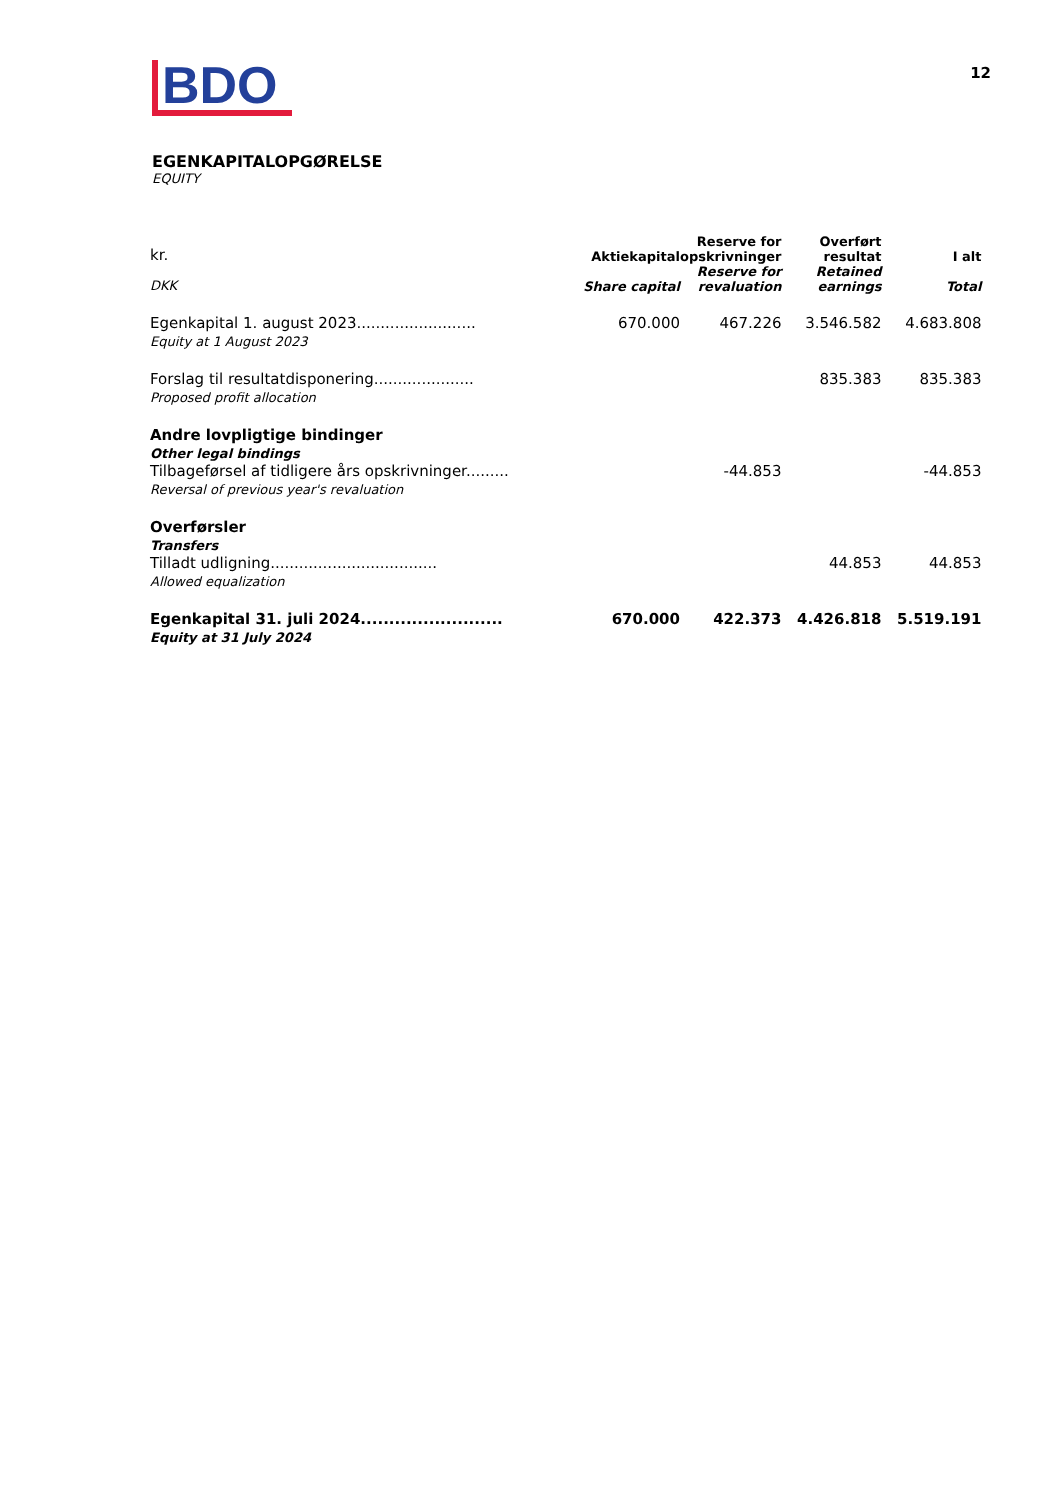BDO
12
EGENKAPITALOPGØRELSE
EQUITY
| kr. | Aktiekapital | Reserve for opskrivninger | Overført resultat | I alt |
| DKK | Share capital | Reserve for revaluation | Retained earnings | Total |
| Egenkapital 1. august 2023......................... | 670.000 | 467.226 | 3.546.582 | 4.683.808 |
| Equity at 1 August 2023 | | | | |
| Forslag til resultatdisponering..................... | | | 835.383 | 835.383 |
| Proposed profit allocation | | | | |
| Andre lovpligtige bindinger | | | | |
| Other legal bindings | | | | |
| Tilbageførsel af tidligere års opskrivninger......... | | -44.853 | | -44.853 |
| Reversal of previous year's revaluation | | | | |
| Overførsler | | | | |
| Transfers | | | | |
| Tilladt udligning................................... | | | 44.853 | 44.853 |
| Allowed equalization | | | | |
| Egenkapital 31. juli 2024......................... | 670.000 | 422.373 | 4.426.818 | 5.519.191 |
| Equity at 31 July 2024 | | | | |